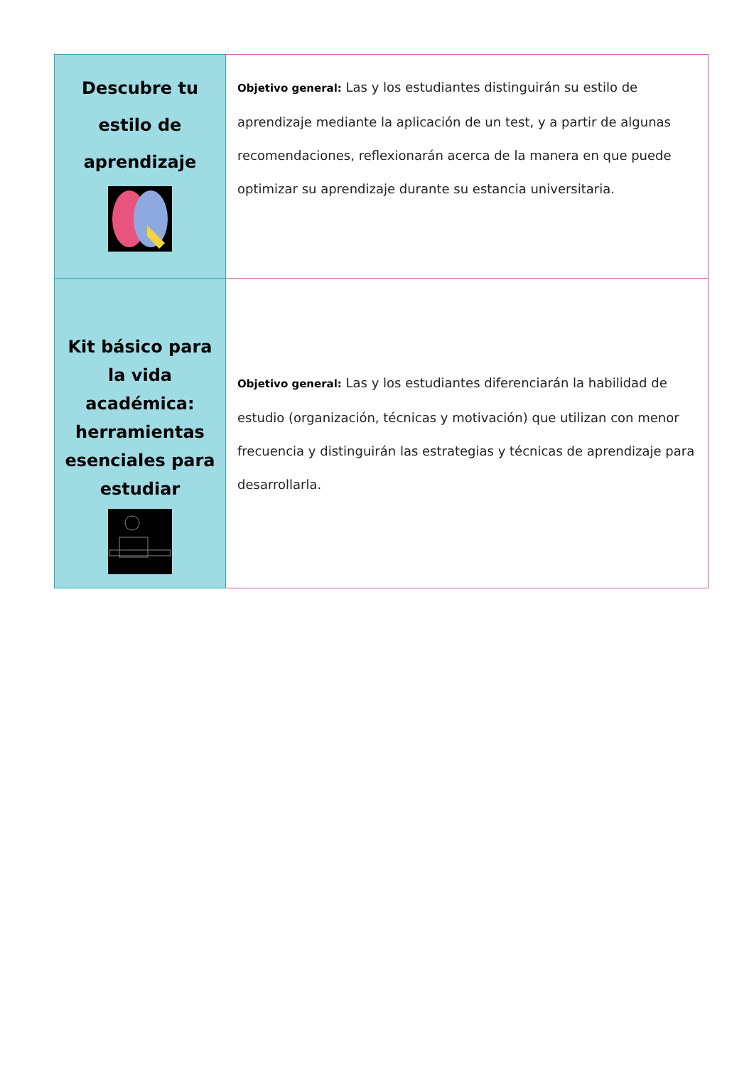| Descubre tu estilo de aprendizaje | Objetivo general: Las y los estudiantes distinguirán su estilo de aprendizaje mediante la aplicación de un test, y a partir de algunas recomendaciones, reflexionarán acerca de la manera en que puede optimizar su aprendizaje durante su estancia universitaria. |
| Kit básico para la vida académica: herramientas esenciales para estudiar | Objetivo general: Las y los estudiantes diferenciarán la habilidad de estudio (organización, técnicas y motivación) que utilizan con menor frecuencia y distinguirán las estrategias y técnicas de aprendizaje para desarrollarla. |